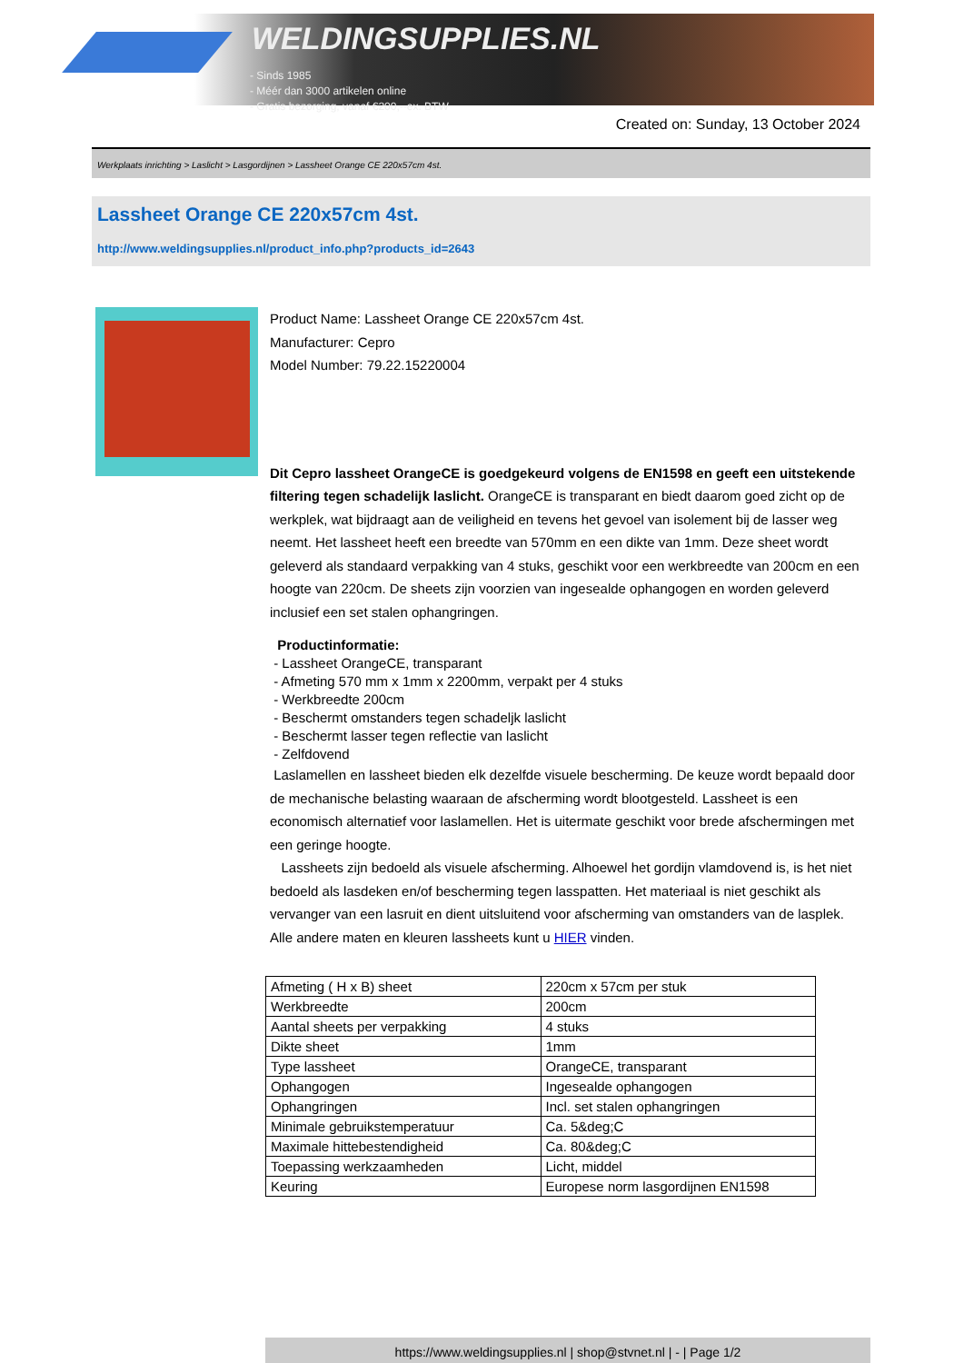WELDINGSUPPLIES.NL
- Sinds 1985
- Méér dan 3000 artikelen online
- Gratis bezorging, vanaf €200,--ex. BTW
Created on: Sunday, 13 October 2024
Werkplaats inrichting > Laslicht > Lasgordijnen > Lassheet Orange CE 220x57cm 4st.
Lassheet Orange CE 220x57cm 4st.
http://www.weldingsupplies.nl/product_info.php?products_id=2643
Product Name: Lassheet Orange CE 220x57cm 4st.
Manufacturer: Cepro
Model Number: 79.22.15220004
Dit Cepro lassheet OrangeCE is goedgekeurd volgens de EN1598 en geeft een uitstekende filtering tegen schadelijk laslicht. OrangeCE is transparant en biedt daarom goed zicht op de werkplek, wat bijdraagt aan de veiligheid en tevens het gevoel van isolement bij de lasser weg neemt. Het lassheet heeft een breedte van 570mm en een dikte van 1mm. Deze sheet wordt geleverd als standaard verpakking van 4 stuks, geschikt voor een werkbreedte van 200cm en een hoogte van 220cm. De sheets zijn voorzien van ingesealde ophangogen en worden geleverd inclusief een set stalen ophangringen.
Productinformatie:
- Lassheet OrangeCE, transparant
- Afmeting 570 mm x 1mm x 2200mm, verpakt per 4 stuks
- Werkbreedte 200cm
- Beschermt omstanders tegen schadeljk laslicht
- Beschermt lasser tegen reflectie van laslicht
- Zelfdovend
Laslamellen en lassheet bieden elk dezelfde visuele bescherming. De keuze wordt bepaald door de mechanische belasting waaraan de afscherming wordt blootgesteld. Lassheet is een economisch alternatief voor laslamellen. Het is uitermate geschikt voor brede afschermingen met een geringe hoogte.
Lassheets zijn bedoeld als visuele afscherming. Alhoewel het gordijn vlamdovend is, is het niet bedoeld als lasdeken en/of bescherming tegen lasspatten. Het materiaal is niet geschikt als vervanger van een lasruit en dient uitsluitend voor afscherming van omstanders van de lasplek.
Alle andere maten en kleuren lassheets kunt u HIER vinden.
| Afmeting ( H x B) sheet | 220cm x 57cm per stuk |
| Werkbreedte | 200cm |
| Aantal sheets per verpakking | 4 stuks |
| Dikte sheet | 1mm |
| Type lassheet | OrangeCE, transparant |
| Ophangogen | Ingesealde ophangogen |
| Ophangringen | Incl. set stalen ophangringen |
| Minimale gebruikstemperatuur | Ca. 5&deg;C |
| Maximale hittebestendigheid | Ca. 80&deg;C |
| Toepassing werkzaamheden | Licht, middel |
| Keuring | Europese norm lasgordijnen EN1598 |
https://www.weldingsupplies.nl | shop@stvnet.nl | - | Page 1/2